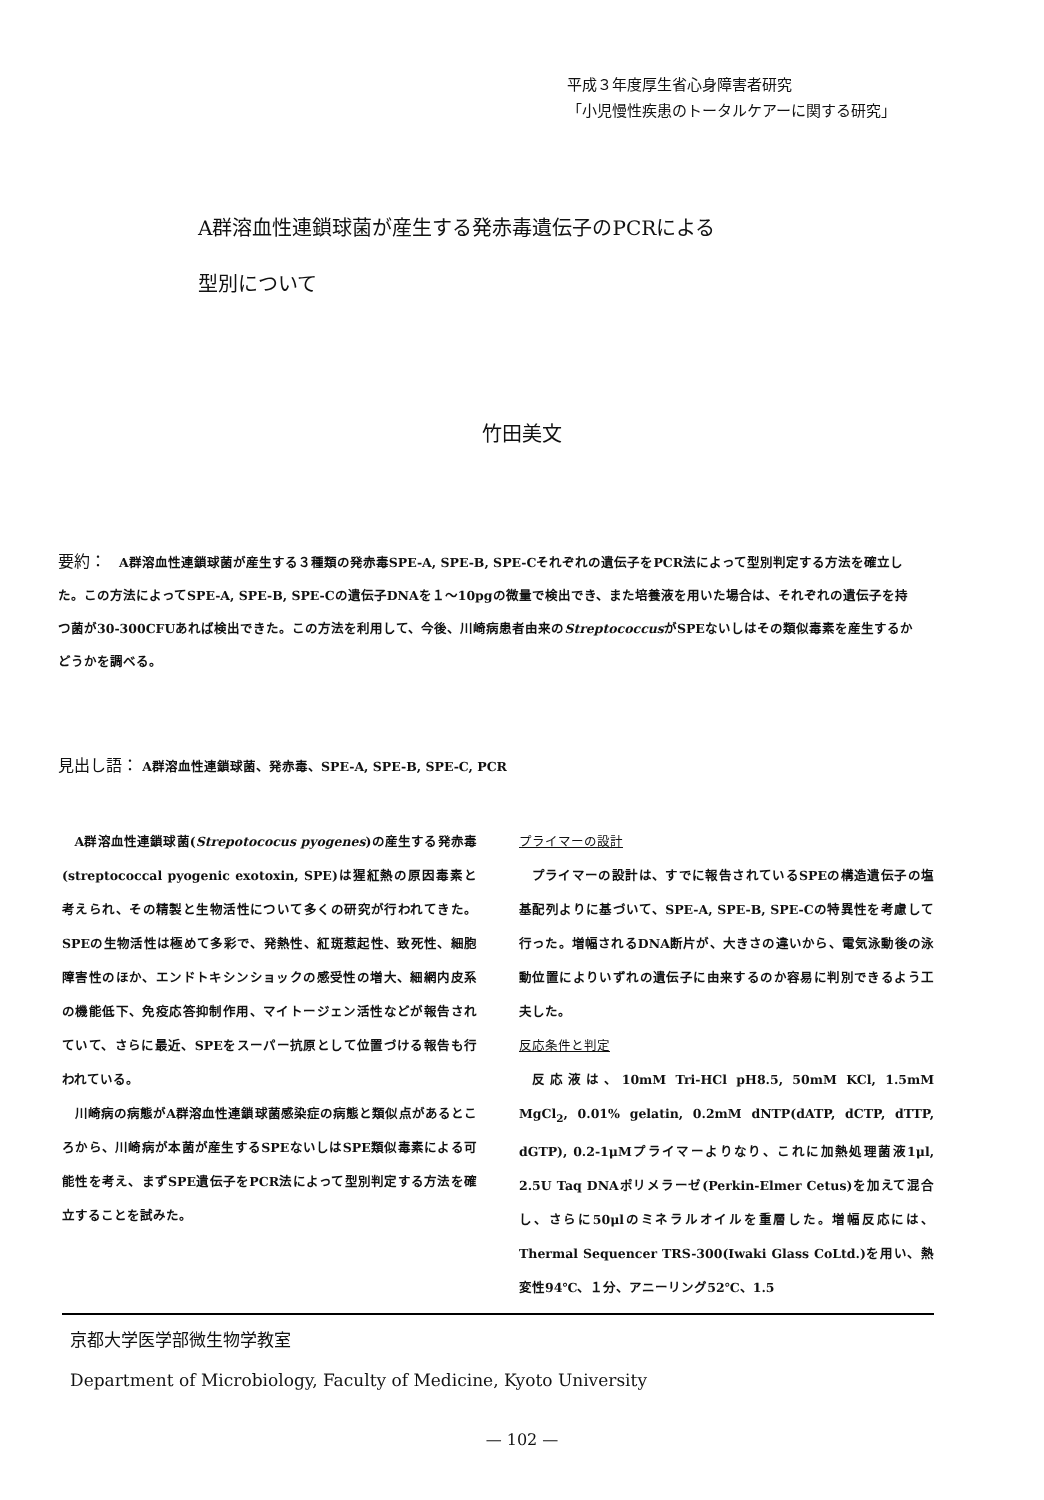平成３年度厚生省心身障害者研究
「小児慢性疾患のトータルケアーに関する研究」
A群溶血性連鎖球菌が産生する発赤毒遺伝子のPCRによる
型別について
竹田美文
要約：　A群溶血性連鎖球菌が産生する３種類の発赤毒SPE-A, SPE-B, SPE-Cそれぞれの遺伝子をPCR法によって型別判定する方法を確立した。この方法によってSPE-A, SPE-B, SPE-Cの遺伝子DNAを１～10pgの微量で検出でき、また培養液を用いた場合は、それぞれの遺伝子を持つ菌が30-300CFUあれば検出できた。この方法を利用して、今後、川崎病患者由来のStreptococcusがSPEないしはその類似毒素を産生するかどうかを調べる。
見出し語： A群溶血性連鎖球菌、発赤毒、SPE-A, SPE-B, SPE-C, PCR
A群溶血性連鎖球菌(Strepotococus pyogenes)の産生する発赤毒(streptococcal pyogenic exotoxin, SPE)は猩紅熱の原因毒素と考えられ、その精製と生物活性について多くの研究が行われてきた。SPEの生物活性は極めて多彩で、発熱性、紅斑惹起性、致死性、細胞障害性のほか、エンドトキシンショックの感受性の増大、細網内皮系の機能低下、免疫応答抑制作用、マイトージェン活性などが報告されていて、さらに最近、SPEをスーパー抗原として位置づける報告も行われている。
川崎病の病態がA群溶血性連鎖球菌感染症の病態と類似点があるところから、川崎病が本菌が産生するSPEないしはSPE類似毒素による可能性を考え、まずSPE遺伝子をPCR法によって型別判定する方法を確立することを試みた。
プライマーの設計
プライマーの設計は、すでに報告されているSPEの構造遺伝子の塩基配列よりに基づいて、SPE-A, SPE-B, SPE-Cの特異性を考慮して行った。増幅されるDNA断片が、大きさの違いから、電気泳動後の泳動位置によりいずれの遺伝子に由来するのか容易に判別できるよう工夫した。
反応条件と判定
反応液は、10mM Tri-HCl pH8.5, 50mM KCl, 1.5mM MgCl<sub>2</sub>, 0.01% gelatin, 0.2mM dNTP(dATP, dCTP, dTTP, dGTP), 0.2-1μMプライマーよりなり、これに加熱処理菌液1μl, 2.5U Taq DNAポリメラーゼ(Perkin-Elmer Cetus)を加えて混合し、さらに50μlのミネラルオイルを重層した。増幅反応には、Thermal Sequencer TRS-300(Iwaki Glass CoLtd.)を用い、熱変性94℃、１分、アニーリング52℃、1.5
京都大学医学部微生物学教室
Department of Microbiology, Faculty of Medicine, Kyoto University
— 102 —